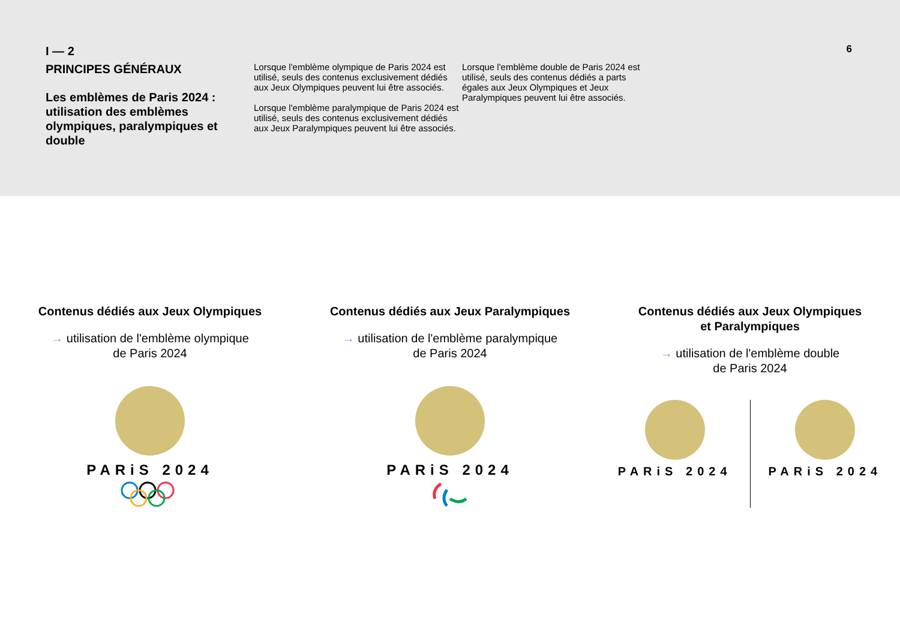I — 2
PRINCIPES GÉNÉRAUX
Les emblèmes de Paris 2024 : utilisation des emblèmes olympiques, paralympiques et double
Lorsque l'emblème olympique de Paris 2024 est utilisé, seuls des contenus exclusivement dédiés aux Jeux Olympiques peuvent lui être associés.
Lorsque l'emblème paralympique de Paris 2024 est utilisé, seuls des contenus exclusivement dédiés aux Jeux Paralympiques peuvent lui être associés.
Lorsque l'emblème double de Paris 2024 est utilisé, seuls des contenus dédiés a parts égales aux Jeux Olympiques et Jeux Paralympiques peuvent lui être associés.
6
Contenus dédiés aux Jeux Olympiques
→ utilisation de l'emblème olympique
de Paris 2024
PARiS 2024
Contenus dédiés aux Jeux Paralympiques
→ utilisation de l'emblème paralympique
de Paris 2024
PARiS 2024
Contenus dédiés aux Jeux Olympiques
et Paralympiques
→ utilisation de l'emblème double
de Paris 2024
PARiS 2024 PARiS 2024